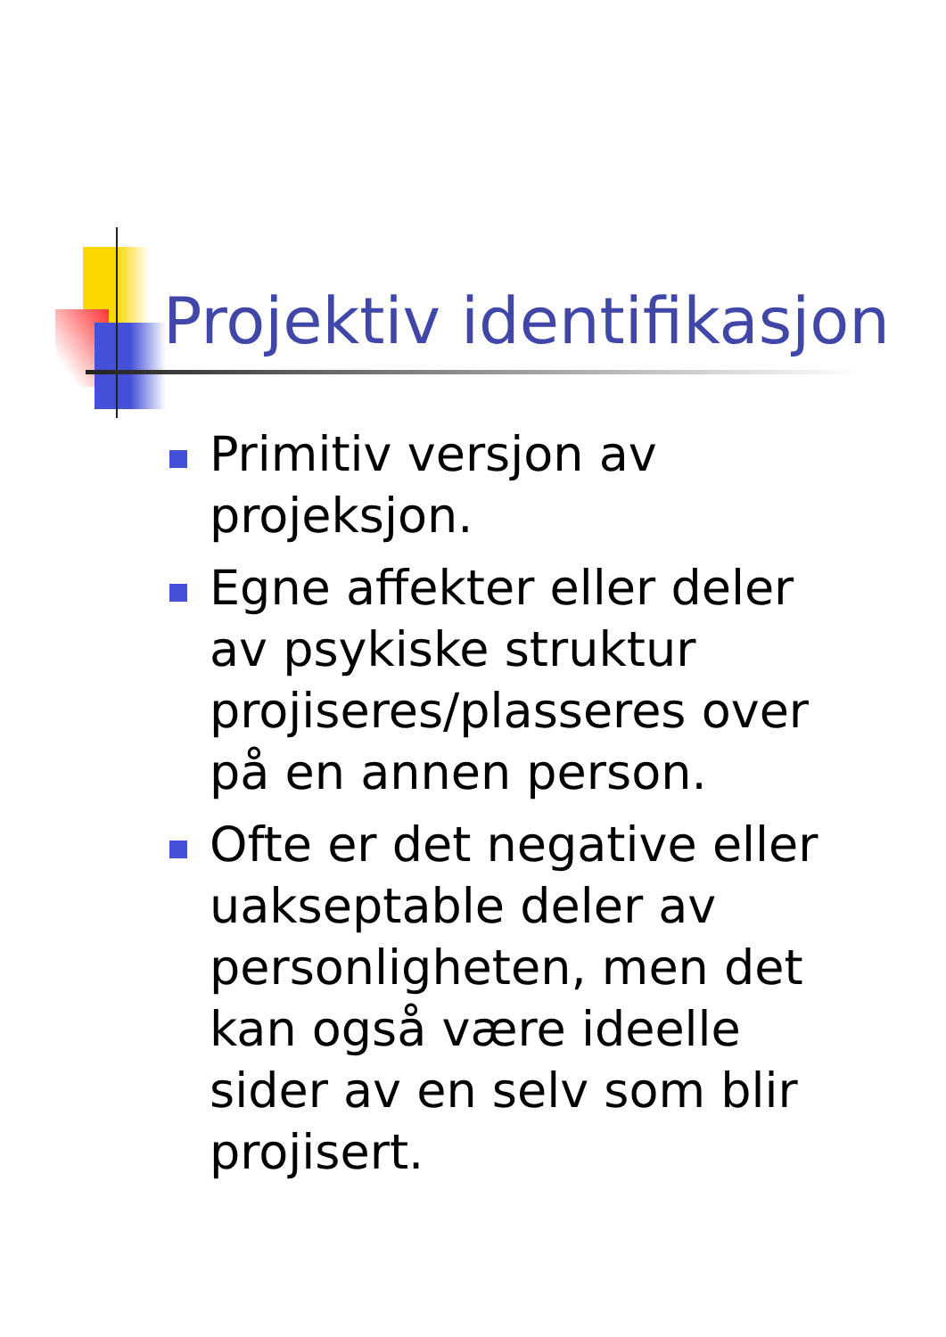Projektiv identifikasjon
Primitiv versjon av projeksjon.
Egne affekter eller deler av psykiske struktur projiseres/plasseres over på en annen person.
Ofte er det negative eller uakseptable deler av personligheten, men det kan også være ideelle sider av en selv som blir projisert.